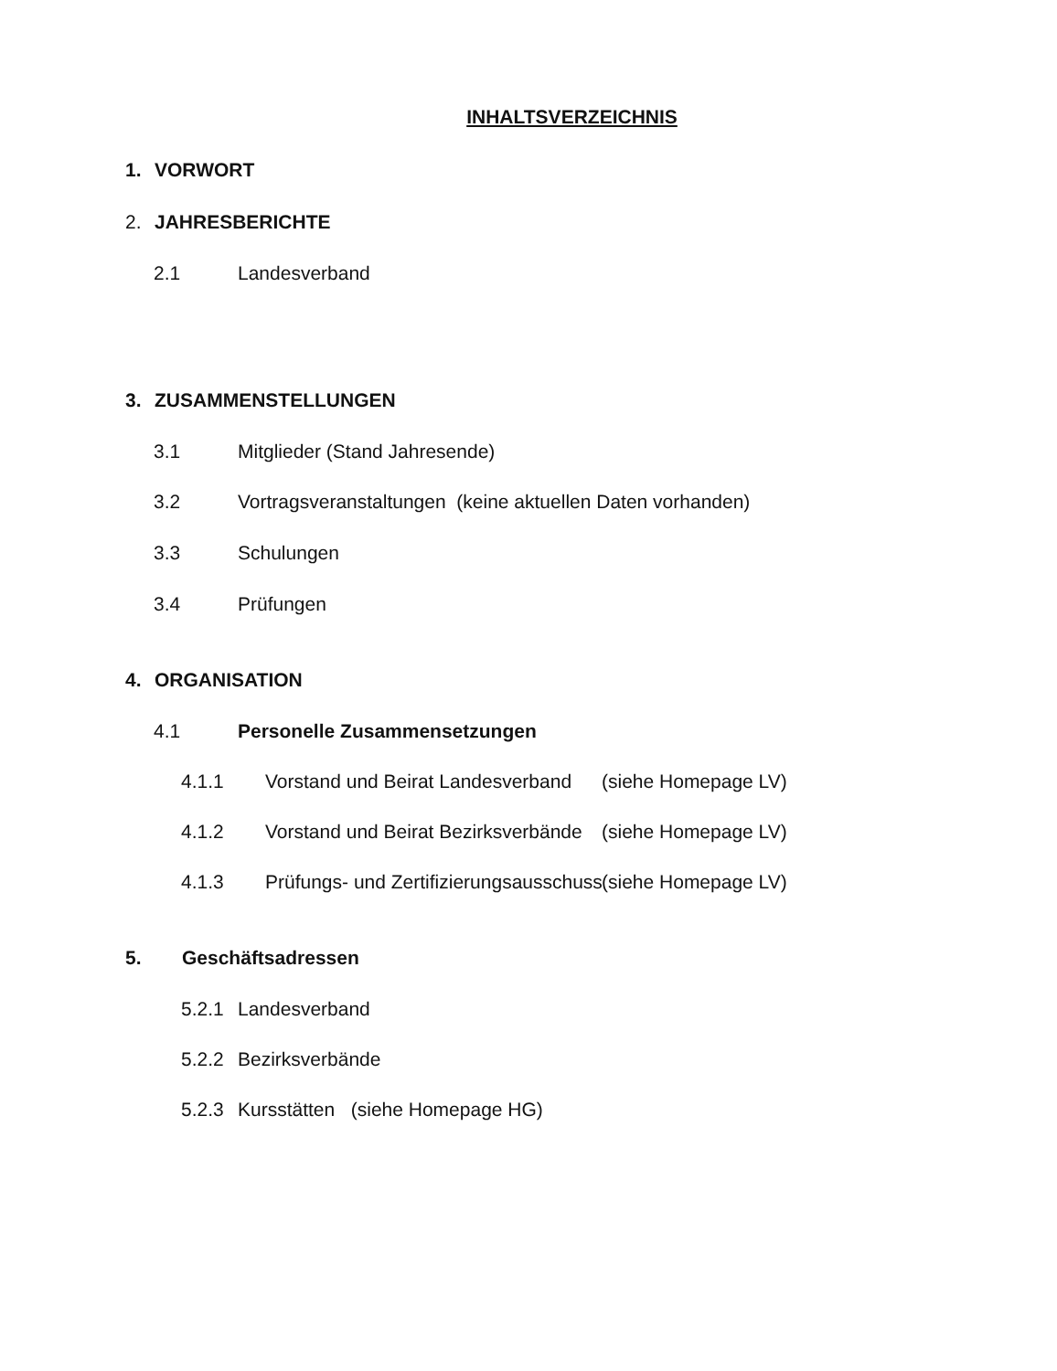INHALTSVERZEICHNIS
1. VORWORT
2. JAHRESBERICHTE
2.1 Landesverband
3. ZUSAMMENSTELLUNGEN
3.1 Mitglieder (Stand Jahresende)
3.2 Vortragsveranstaltungen (keine aktuellen Daten vorhanden)
3.3 Schulungen
3.4 Prüfungen
4. ORGANISATION
4.1 Personelle Zusammensetzungen
4.1.1 Vorstand und Beirat Landesverband (siehe Homepage LV)
4.1.2 Vorstand und Beirat Bezirksverbände (siehe Homepage LV)
4.1.3 Prüfungs- und Zertifizierungsausschuss (siehe Homepage LV)
5. Geschäftsadressen
5.2.1 Landesverband
5.2.2 Bezirksverbände
5.2.3 Kursstätten (siehe Homepage HG)